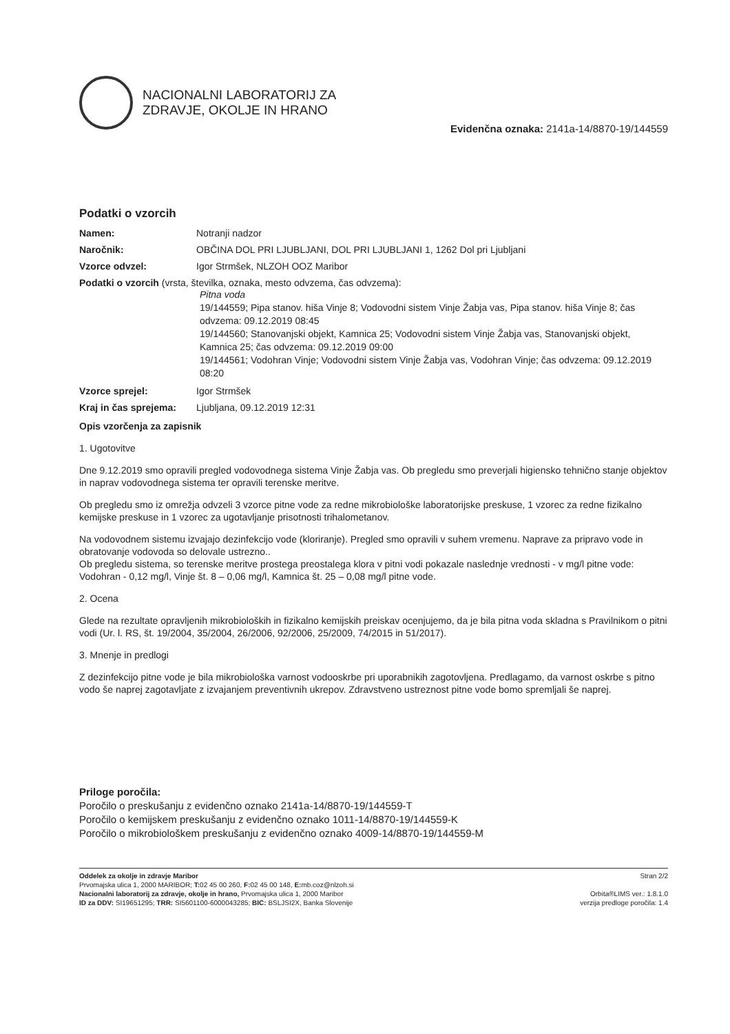NACIONALNI LABORATORIJ ZA
ZDRAVJE, OKOLJE IN HRANO
Evidenčna oznaka: 2141a-14/8870-19/144559
Podatki o vzorcih
Namen: Notranji nadzor
Naročnik: OBČINA DOL PRI LJUBLJANI, DOL PRI LJUBLJANI 1, 1262 Dol pri Ljubljani
Vzorce odvzel: Igor Strmšek, NLZOH OOZ Maribor
Podatki o vzorcih (vrsta, številka, oznaka, mesto odvzema, čas odvzema):
Pitna voda
19/144559; Pipa stanov. hiša Vinje 8; Vodovodni sistem Vinje Žabja vas, Pipa stanov. hiša Vinje 8; čas odvzema: 09.12.2019 08:45
19/144560; Stanovanjski objekt, Kamnica 25; Vodovodni sistem Vinje Žabja vas, Stanovanjski objekt, Kamnica 25; čas odvzema: 09.12.2019 09:00
19/144561; Vodohran Vinje; Vodovodni sistem Vinje Žabja vas, Vodohran Vinje; čas odvzema: 09.12.2019 08:20
Vzorce sprejel: Igor Strmšek
Kraj in čas sprejema:
Ljubljana, 09.12.2019 12:31
Opis vzorčenja za zapisnik
1. Ugotovitve
Dne 9.12.2019 smo opravili pregled vodovodnega sistema Vinje Žabja vas. Ob pregledu smo preverjali higiensko tehnično stanje objektov in naprav vodovodnega sistema ter opravili terenske meritve.
Ob pregledu smo iz omrežja odvzeli 3 vzorce pitne vode za redne mikrobiološke laboratorijske preskuse, 1 vzorec za redne fizikalno kemijske preskuse in 1 vzorec za ugotavljanje prisotnosti trihalometanov.
Na vodovodnem sistemu izvajajo dezinfekcijo vode (kloriranje). Pregled smo opravili v suhem vremenu. Naprave za pripravo vode in obratovanje vodovoda so delovale ustrezno..
Ob pregledu sistema, so terenske meritve prostega preostalega klora v pitni vodi pokazale naslednje vrednosti - v mg/l pitne vode: Vodohran - 0,12 mg/l, Vinje št. 8 – 0,06 mg/l, Kamnica št. 25 – 0,08 mg/l pitne vode.
2. Ocena
Glede na rezultate opravljenih mikrobioloških in fizikalno kemijskih preiskav ocenjujemo, da je bila pitna voda skladna s Pravilnikom o pitni vodi (Ur. l. RS, št. 19/2004, 35/2004, 26/2006, 92/2006, 25/2009, 74/2015 in 51/2017).
3. Mnenje in predlogi
Z dezinfekcijo pitne vode je bila mikrobiološka varnost vodooskrbe pri uporabnikih zagotovljena. Predlagamo, da varnost oskrbe s pitno vodo še naprej zagotavljate z izvajanjem preventivnih ukrepov. Zdravstveno ustreznost pitne vode bomo spremljali še naprej.
Priloge poročila:
Poročilo o preskušanju z evidenčno oznako 2141a-14/8870-19/144559-T
Poročilo o kemijskem preskušanju z evidenčno oznako 1011-14/8870-19/144559-K
Poročilo o mikrobiološkem preskušanju z evidenčno oznako 4009-14/8870-19/144559-M
Oddelek za okolje in zdravje Maribor
Prvomajska ulica 1, 2000 MARIBOR; T: 02 45 00 260, F: 02 45 00 148, E: mb.coz@nlzoh.si
Nacionalni laboratorij za zdravje, okolje in hrano, Prvomajska ulica 1, 2000 Maribor
ID za DDV: SI19651295; TRR: SI5601100-6000043285; BIC: BSLJSI2X, Banka Slovenije
Stran 2/2
Orbita®LIMS ver.: 1.8.1.0
verzija predloge poročila: 1.4